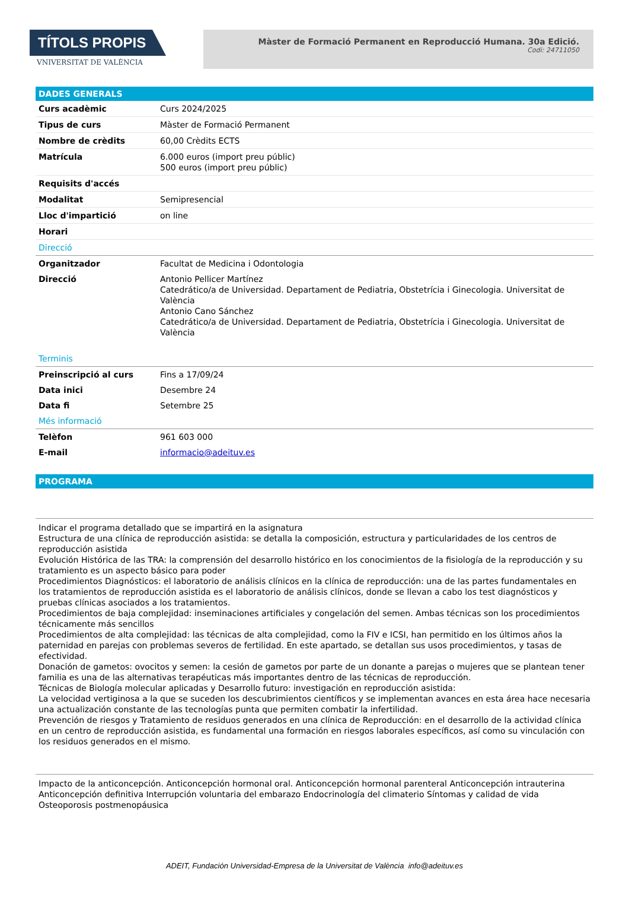TÍTOLS PROPIS
VNIVERSITAT DE VALÈNCIA
Màster de Formació Permanent en Reproducció Humana. 30a Edició.
Codi: 24711050
DADES GENERALS
| Curs acadèmic | Curs 2024/2025 |
| Tipus de curs | Màster de Formació Permanent |
| Nombre de crèdits | 60,00 Crèdits ECTS |
| Matrícula | 6.000 euros (import preu públic) 500 euros (import preu públic) |
| Requisits d'accés | |
| Modalitat | Semipresencial |
| Lloc d'impartició | on line |
| Horari | |
| Direcció | |
| Organitzador | Facultat de Medicina i Odontologia |
| Direcció | Antonio Pellicer Martínez Catedrático/a de Universidad. Departament de Pediatria, Obstetrícia i Ginecologia. Universitat de València Antonio Cano Sánchez Catedrático/a de Universidad. Departament de Pediatria, Obstetrícia i Ginecologia. Universitat de València |
| Terminis | |
| Preinscripció al curs | Fins a 17/09/24 |
| Data inici | Desembre 24 |
| Data fi | Setembre 25 |
| Més informació | |
| Telèfon | 961 603 000 |
| E-mail | informacio@adeituv.es |
PROGRAMA
Indicar el programa detallado que se impartirá en la asignatura
Estructura de una clínica de reproducción asistida: se detalla la composición, estructura y particularidades de los centros de reproducción asistida
Evolución Histórica de las TRA: la comprensión del desarrollo histórico en los conocimientos de la fisiología de la reproducción y su tratamiento es un aspecto básico para poder
Procedimientos Diagnósticos: el laboratorio de análisis clínicos en la clínica de reproducción: una de las partes fundamentales en los tratamientos de reproducción asistida es el laboratorio de análisis clínicos, donde se llevan a cabo los test diagnósticos y pruebas clínicas asociados a los tratamientos.
Procedimientos de baja complejidad: inseminaciones artificiales y congelación del semen. Ambas técnicas son los procedimientos técnicamente más sencillos
Procedimientos de alta complejidad: las técnicas de alta complejidad, como la FIV e ICSI, han permitido en los últimos años la paternidad en parejas con problemas severos de fertilidad. En este apartado, se detallan sus usos procedimientos, y tasas de efectividad.
Donación de gametos: ovocitos y semen: la cesión de gametos por parte de un donante a parejas o mujeres que se plantean tener familia es una de las alternativas terapéuticas más importantes dentro de las técnicas de reproducción.
Técnicas de Biología molecular aplicadas y Desarrollo futuro: investigación en reproducción asistida:
La velocidad vertiginosa a la que se suceden los descubrimientos científicos y se implementan avances en esta área hace necesaria una actualización constante de las tecnologías punta que permiten combatir la infertilidad.
Prevención de riesgos y Tratamiento de residuos generados en una clínica de Reproducción: en el desarrollo de la actividad clínica en un centro de reproducción asistida, es fundamental una formación en riesgos laborales específicos, así como su vinculación con los residuos generados en el mismo.
Impacto de la anticoncepción. Anticoncepción hormonal oral. Anticoncepción hormonal parenteral Anticoncepción intrauterina Anticoncepción definitiva Interrupción voluntaria del embarazo Endocrinología del climaterio Síntomas y calidad de vida Osteoporosis postmenopáusica
ADEIT, Fundación Universidad-Empresa de la Universitat de València info@adeituv.es